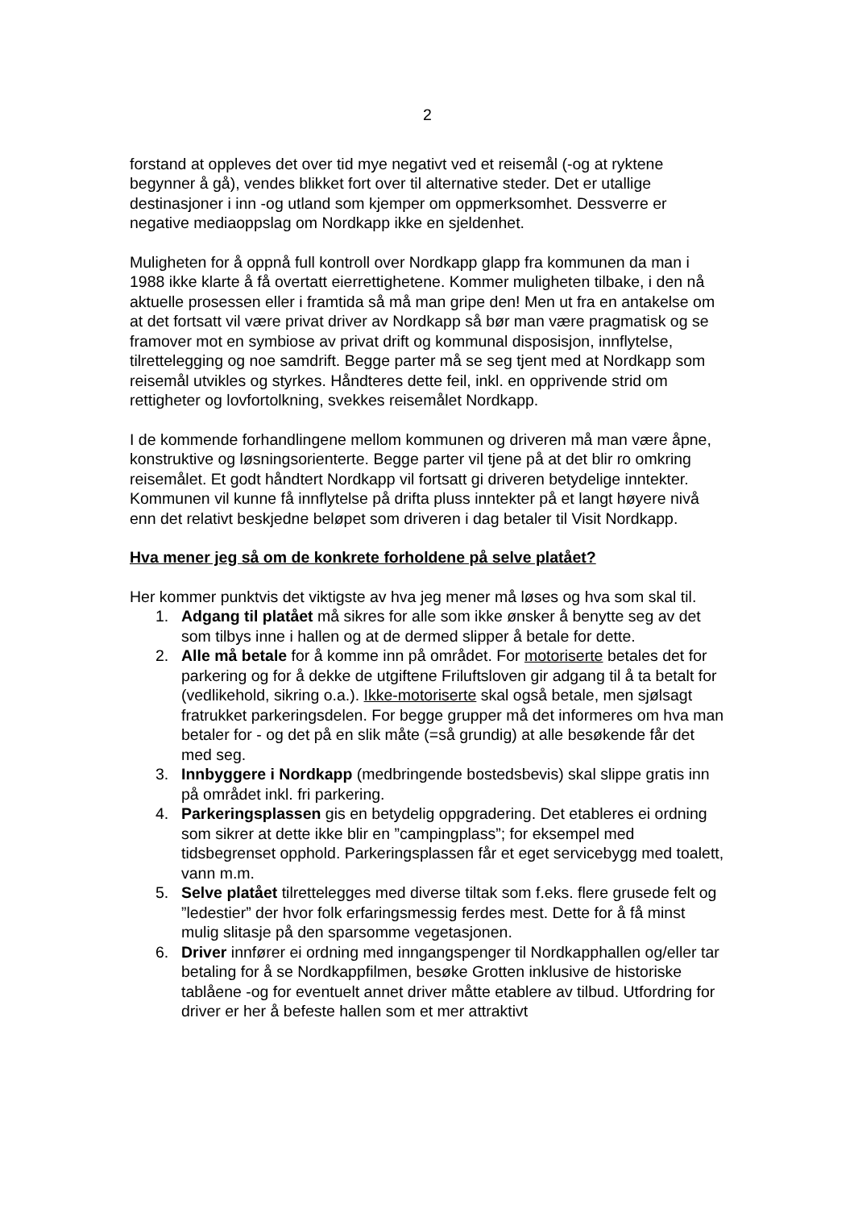2
forstand at oppleves det over tid mye negativt ved et reisemål (-og at ryktene begynner å gå), vendes blikket fort over til alternative steder. Det er utallige destinasjoner i inn -og utland som kjemper om oppmerksomhet. Dessverre er negative mediaoppslag om Nordkapp ikke en sjeldenhet.
Muligheten for å oppnå full kontroll over Nordkapp glapp fra kommunen da man i 1988 ikke klarte å få overtatt eierrettighetene. Kommer muligheten tilbake, i den nå aktuelle prosessen eller i framtida så må man gripe den! Men ut fra en antakelse om at det fortsatt vil være privat driver av Nordkapp så bør man være pragmatisk og se framover mot en symbiose av privat drift og kommunal disposisjon, innflytelse, tilrettelegging og noe samdrift. Begge parter må se seg tjent med at Nordkapp som reisemål utvikles og styrkes. Håndteres dette feil, inkl. en opprivende strid om rettigheter og lovfortolkning, svekkes reisemålet Nordkapp.
I de kommende forhandlingene mellom kommunen og driveren må man være åpne, konstruktive og løsningsorienterte. Begge parter vil tjene på at det blir ro omkring reisemålet. Et godt håndtert Nordkapp vil fortsatt gi driveren betydelige inntekter. Kommunen vil kunne få innflytelse på drifta pluss inntekter på et langt høyere nivå enn det relativt beskjedne beløpet som driveren i dag betaler til Visit Nordkapp.
Hva mener jeg så om de konkrete forholdene på selve platået?
Her kommer punktvis det viktigste av hva jeg mener må løses og hva som skal til.
1. Adgang til platået må sikres for alle som ikke ønsker å benytte seg av det som tilbys inne i hallen og at de dermed slipper å betale for dette.
2. Alle må betale for å komme inn på området. For motoriserte betales det for parkering og for å dekke de utgiftene Friluftsloven gir adgang til å ta betalt for (vedlikehold, sikring o.a.). Ikke-motoriserte skal også betale, men sjølsagt fratrukket parkeringsdelen. For begge grupper må det informeres om hva man betaler for - og det på en slik måte (=så grundig) at alle besøkende får det med seg.
3. Innbyggere i Nordkapp (medbringende bostedsbevis) skal slippe gratis inn på området inkl. fri parkering.
4. Parkeringsplassen gis en betydelig oppgradering. Det etableres ei ordning som sikrer at dette ikke blir en ”campingplass”; for eksempel med tidsbegrenset opphold. Parkeringsplassen får et eget servicebygg med toalett, vann m.m.
5. Selve platået tilrettelegges med diverse tiltak som f.eks. flere grusede felt og ”ledestier” der hvor folk erfaringsmessig ferdes mest. Dette for å få minst mulig slitasje på den sparsomme vegetasjonen.
6. Driver innfører ei ordning med inngangspenger til Nordkapphallen og/eller tar betaling for å se Nordkappfilmen, besøke Grotten inklusive de historiske tablåene -og for eventuelt annet driver måtte etablere av tilbud. Utfordring for driver er her å befeste hallen som et mer attraktivt